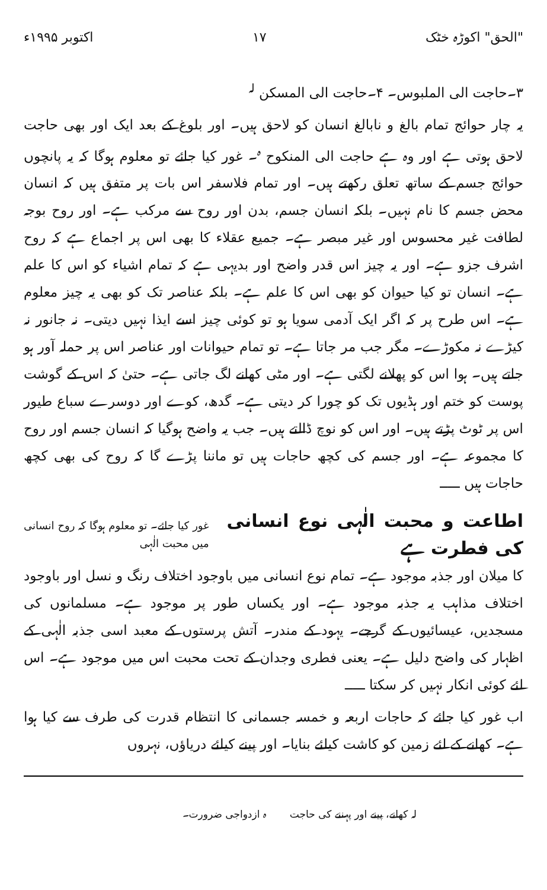"الحق" اکوڑہ خٹک ۱۷ اکتوبر ۱۹۹۵ء
۳۔حاجت الی الملبوس۔ ۴۔حاجت الی المسکن <sup>لہ</sup>
یہ چار حوائج تمام بالغ و نابالغ انسان کو لاحق ہیں۔ اور بلوغ کے بعد ایک اور بھی حاجت لاحق ہوتی ہے اور وہ ہے حاجت الی المنکوح <sup>ہ</sup>۔ غور کیا جائے تو معلوم ہوگا کہ یہ پانچوں حوائج جسم کے ساتھ تعلق رکھتے ہیں۔ اور تمام فلاسفر اس بات پر متفق ہیں کہ انسان محض جسم کا نام نہیں۔ بلکہ انسان جسم، بدن اور روح سے مرکب ہے۔ اور روح بوجہ لطافت غیر محسوس اور غیر مبصر ہے۔ جمیع عقلاء کا بھی اس پر اجماع ہے کہ روح اشرف جزو ہے۔ اور یہ چیز اس قدر واضح اور بدیہی ہے کہ تمام اشیاء کو اس کا علم ہے۔ انسان تو کیا حیوان کو بھی اس کا علم ہے۔ بلکہ عناصر تک کو بھی یہ چیز معلوم ہے۔ اس طرح پر کہ اگر ایک آدمی سویا ہو تو کوئی چیز اسے ایذا نہیں دیتی۔ نہ جانور نہ کیڑے نہ مکوڑے۔ مگر جب مر جاتا ہے۔ تو تمام حیوانات اور عناصر اس پر حملہ آور ہو جاتے ہیں۔ ہوا اس کو پھلانے لگتی ہے۔ اور مٹی کھانے لگ جاتی ہے۔ حتیٰ کہ اس کے گوشت پوست کو ختم اور ہڈیوں تک کو چورا کر دیتی ہے۔ گدھ، کوے اور دوسرے سباع طیور اس پر ٹوٹ پڑتے ہیں۔ اور اس کو نوچ ڈالتے ہیں۔ جب یہ واضح ہوگیا کہ انسان جسم اور روح کا مجموعہ ہے۔ اور جسم کی کچھ حاجات ہیں تو ماننا پڑے گا کہ روح کی بھی کچھ حاجات ہیں ـــــ
اطاعت و محبت الٰہی نوع انسانی کی فطرت ہے غور کیا جائے۔ تو معلوم ہوگا کہ روح انسانی میں محبت الٰہی
کا میلان اور جذبہ موجود ہے۔ تمام نوع انسانی میں باوجود اختلاف رنگ و نسل اور باوجود اختلاف مذاہب یہ جذبہ موجود ہے۔ اور یکساں طور پر موجود ہے۔ مسلمانوں کی مسجدیں، عیسائیوں کے گرجے۔ یہود کے مندر۔ آتش پرستوں کے معبد اسی جذبہ الٰہی کے اظہار کی واضح دلیل ہے۔ یعنی فطری وجدان کے تحت محبت اس میں موجود ہے۔ اس لئے کوئی انکار نہیں کر سکتا ـــــ
اب غور کیا جائے کہ حاجات اربعہ و خمسہ جسمانی کا انتظام قدرت کی طرف سے کیا ہوا ہے۔ کھانے کے لئے زمین کو کاشت کیلئے بنایا۔ اور پینے کیلئے دریاؤں، نہروں
لہ کھانے، پینے اور پہننے کی حاجت ہ ازدواجی ضرورت۔